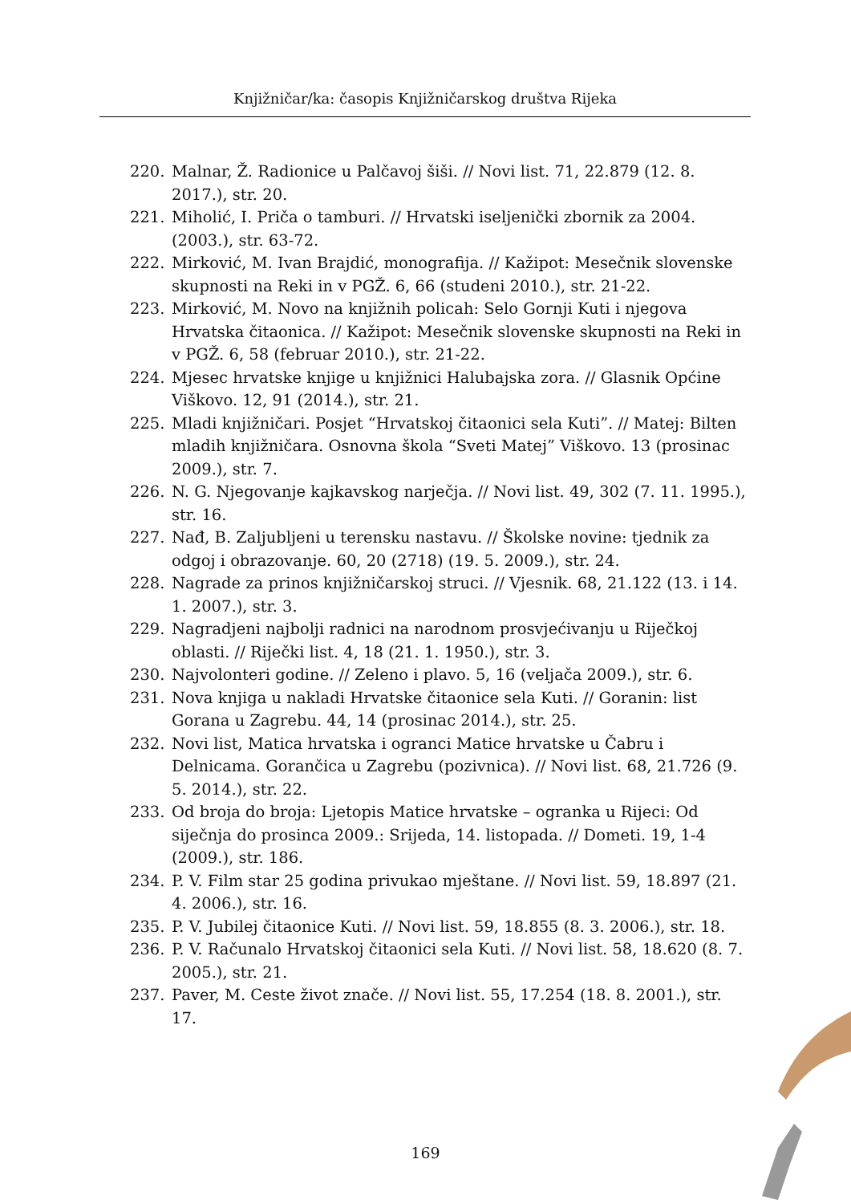Knjižničar/ka: časopis Knjižničarskog društva Rijeka
220. Malnar, Ž. Radionice u Palčavoj šiši. // Novi list. 71, 22.879 (12. 8. 2017.), str. 20.
221. Miholić, I. Priča o tamburi. // Hrvatski iseljenički zbornik za 2004.(2003.), str. 63-72.
222. Mirković, M. Ivan Brajdić, monografija. // Kažipot: Mesečnik slovenske skupnosti na Reki in v PGŽ. 6, 66 (studeni 2010.), str. 21-22.
223. Mirković, M. Novo na knjižnih policah: Selo Gornji Kuti i njegova Hrvatska čitaonica. // Kažipot: Mesečnik slovenske skupnosti na Reki in v PGŽ. 6, 58 (februar 2010.), str. 21-22.
224. Mjesec hrvatske knjige u knjižnici Halubajska zora. // Glasnik Općine Viškovo. 12, 91 (2014.), str. 21.
225. Mladi knjižničari. Posjet “Hrvatskoj čitaonici sela Kuti”. // Matej: Bilten mladih knjižničara. Osnovna škola “Sveti Matej” Viškovo. 13 (prosinac 2009.), str. 7.
226. N. G. Njegovanje kajkavskog narječja. // Novi list. 49, 302 (7. 11. 1995.), str. 16.
227. Nađ, B. Zaljubljeni u terensku nastavu. // Školske novine: tjednik za odgoj i obrazovanje. 60, 20 (2718) (19. 5. 2009.), str. 24.
228. Nagrade za prinos knjižničarskoj struci. // Vjesnik. 68, 21.122 (13. i 14. 1. 2007.), str. 3.
229. Nagradjeni najbolji radnici na narodnom prosvjećivanju u Riječkoj oblasti. // Riječki list. 4, 18 (21. 1. 1950.), str. 3.
230. Najvolonteri godine. // Zeleno i plavo. 5, 16 (veljača 2009.), str. 6.
231. Nova knjiga u nakladi Hrvatske čitaonice sela Kuti. // Goranin: list Gorana u Zagrebu. 44, 14 (prosinac 2014.), str. 25.
232. Novi list, Matica hrvatska i ogranci Matice hrvatske u Čabru i Delnicama. Gorančica u Zagrebu (pozivnica). // Novi list. 68, 21.726 (9. 5. 2014.), str. 22.
233. Od broja do broja: Ljetopis Matice hrvatske – ogranka u Rijeci: Od siječnja do prosinca 2009.: Srijeda, 14. listopada. // Dometi. 19, 1-4 (2009.), str. 186.
234. P. V. Film star 25 godina privukao mještane. // Novi list. 59, 18.897 (21. 4. 2006.), str. 16.
235. P. V. Jubilej čitaonice Kuti. // Novi list. 59, 18.855 (8. 3. 2006.), str. 18.
236. P. V. Računalo Hrvatskoj čitaonici sela Kuti. // Novi list. 58, 18.620 (8. 7. 2005.), str. 21.
237. Paver, M. Ceste život znače. // Novi list. 55, 17.254 (18. 8. 2001.), str. 17.
169